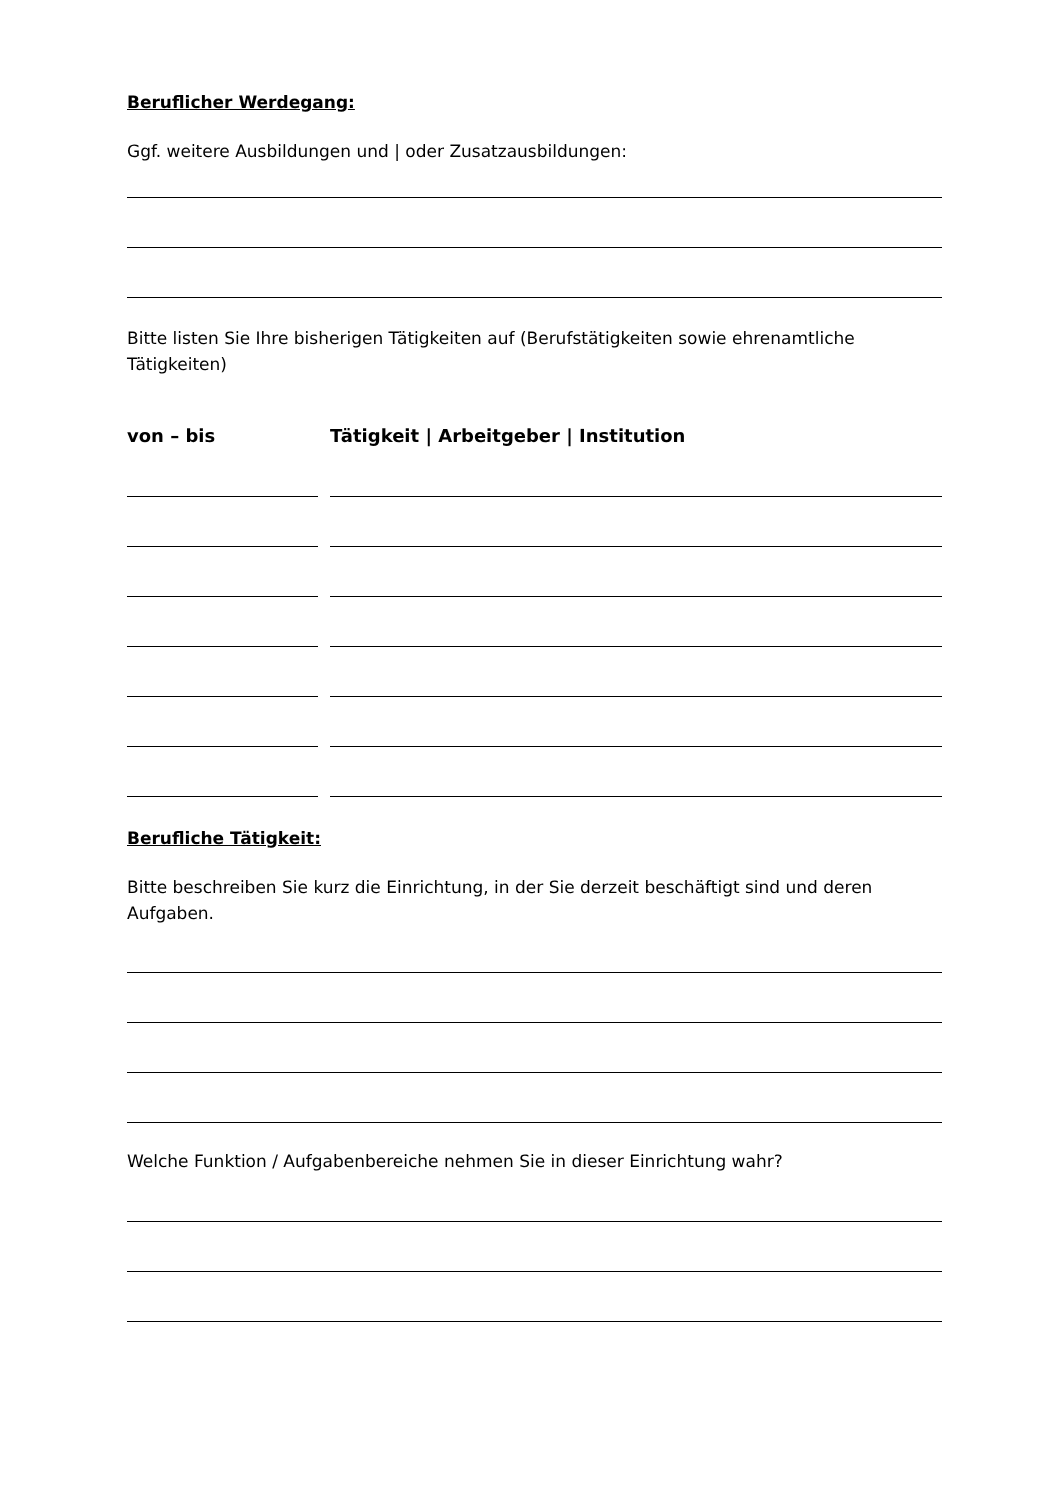Beruflicher Werdegang:
Ggf. weitere Ausbildungen und | oder Zusatzausbildungen:
Bitte listen Sie Ihre bisherigen Tätigkeiten auf (Berufstätigkeiten sowie ehrenamtliche Tätigkeiten)
von – bis Tätigkeit | Arbeitgeber | Institution
Berufliche Tätigkeit:
Bitte beschreiben Sie kurz die Einrichtung, in der Sie derzeit beschäftigt sind und deren Aufgaben.
Welche Funktion / Aufgabenbereiche nehmen Sie in dieser Einrichtung wahr?